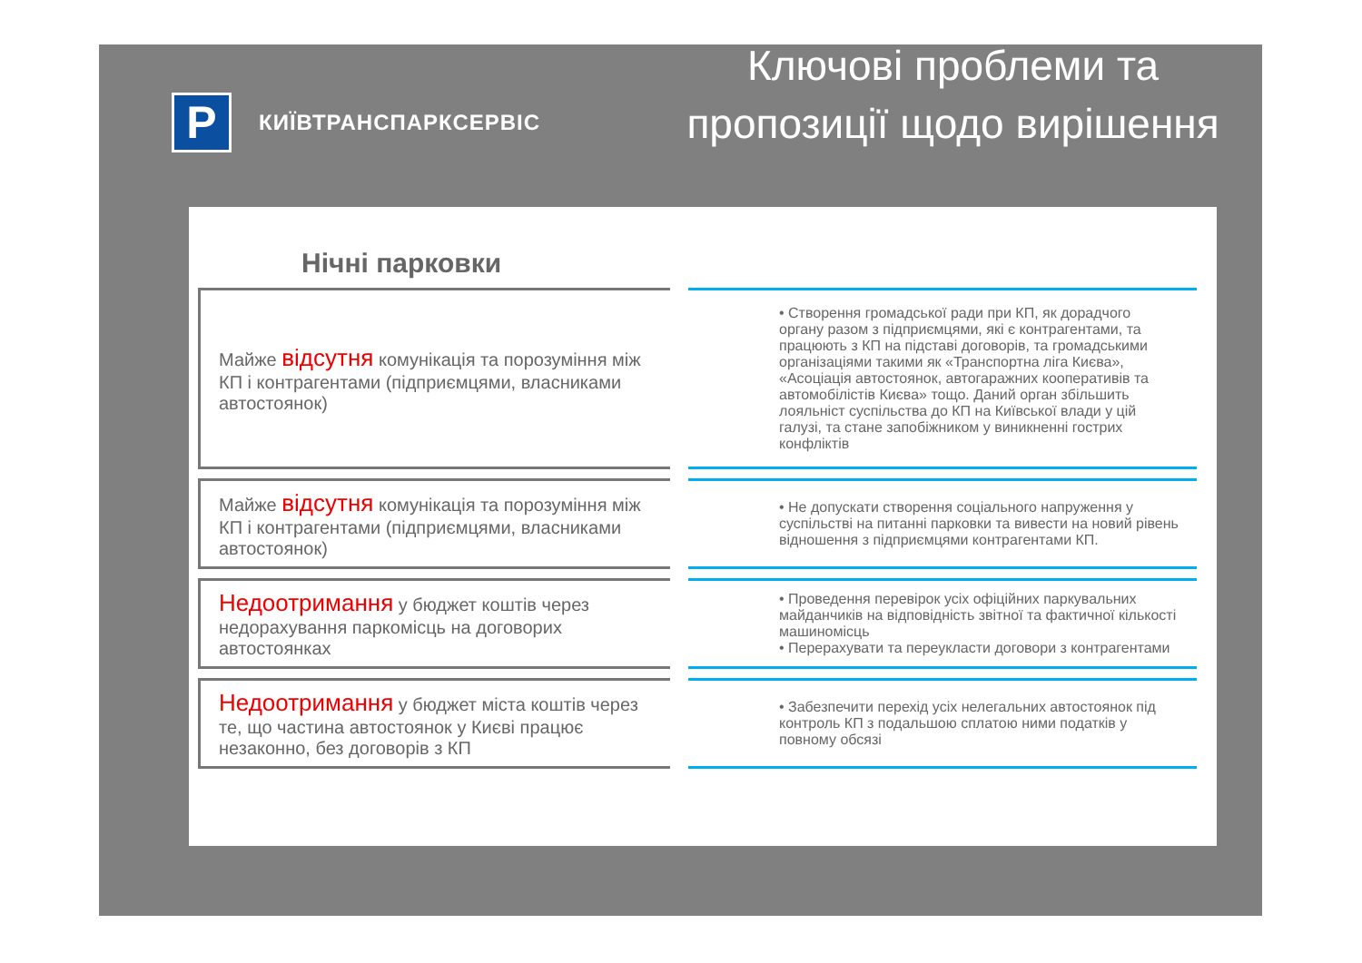P
КИЇВТРАНСПАРКСЕРВІС
Ключові проблеми та пропозиції щодо вирішення
Нічні парковки
Майже відсутня комунікація та порозуміння між КП і контрагентами (підприємцями, власниками автостоянок)
• Створення громадської ради при КП, як дорадчого органу разом з підприємцями, які є контрагентами, та працюють з КП на підставі договорів, та громадськими організаціями такими як «Транспортна ліга Києва», «Асоціація автостоянок, автогаражних кооперативів та автомобілістів Києва» тощо. Даний орган збільшить лояльніст суспільства до КП на Київської влади у цій галузі, та стане запобіжником у виникненні гострих конфліктів
Майже відсутня комунікація та порозуміння між КП і контрагентами (підприємцями, власниками автостоянок)
• Не допускати створення соціального напруження у суспільстві на питанні парковки та вивести на новий рівень відношення з підприємцями контрагентами КП.
Недоотримання у бюджет коштів через недорахування паркомісць на договорих автостоянках
• Проведення перевірок усіх офіційних паркувальних майданчиків на відповідність звітної та фактичної кількості машиномісць
• Перерахувати та переукласти договори з контрагентами
Недоотримання у бюджет міста коштів через те, що частина автостоянок у Києві працює незаконно, без договорів з КП
• Забезпечити перехід усіх нелегальних автостоянок під контроль КП з подальшою сплатою ними податків у повному обсязі